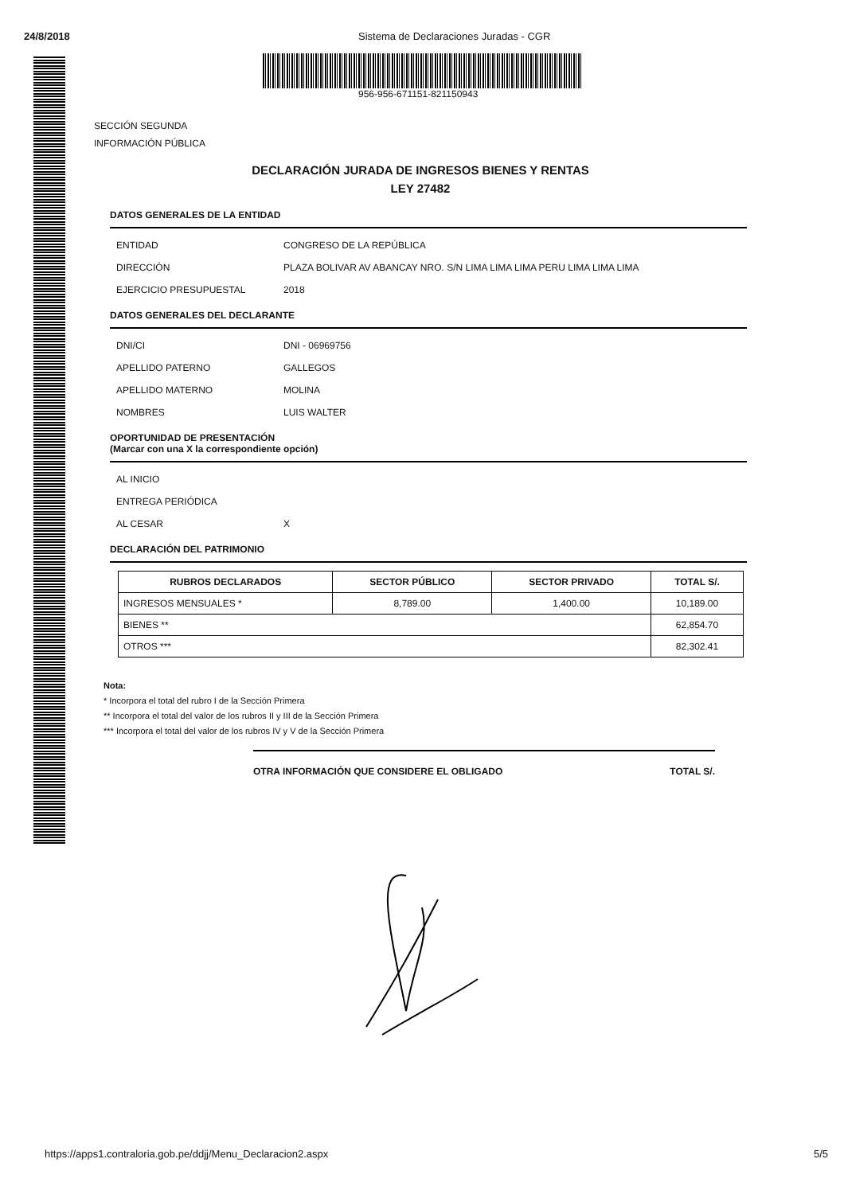24/8/2018 Sistema de Declaraciones Juradas - CGR
956-956-671151-821150943
SECCIÓN SEGUNDA
INFORMACIÓN PÚBLICA
DECLARACIÓN JURADA DE INGRESOS BIENES Y RENTAS
LEY 27482
DATOS GENERALES DE LA ENTIDAD
ENTIDAD CONGRESO DE LA REPÚBLICA
DIRECCIÓN PLAZA BOLIVAR AV ABANCAY NRO. S/N LIMA LIMA LIMA PERU LIMA LIMA LIMA
EJERCICIO PRESUPUESTAL 2018
DATOS GENERALES DEL DECLARANTE
DNI/CI DNI - 06969756
APELLIDO PATERNO GALLEGOS
APELLIDO MATERNO MOLINA
NOMBRES LUIS WALTER
OPORTUNIDAD DE PRESENTACIÓN
(Marcar con una X la correspondiente opción)
AL INICIO
ENTREGA PERIÓDICA
AL CESAR X
DECLARACIÓN DEL PATRIMONIO
| RUBROS DECLARADOS | SECTOR PÚBLICO | SECTOR PRIVADO | TOTAL S/. |
| --- | --- | --- | --- |
| INGRESOS MENSUALES * | 8,789.00 | 1,400.00 | 10,189.00 |
| BIENES ** | | | 62,854.70 |
| OTROS *** | | | 82,302.41 |
Nota:
* Incorpora el total del rubro I de la Sección Primera
** Incorpora el total del valor de los rubros II y III de la Sección Primera
*** Incorpora el total del valor de los rubros IV y V de la Sección Primera
OTRA INFORMACIÓN QUE CONSIDERE EL OBLIGADO TOTAL S/.
https://apps1.contraloria.gob.pe/ddjj/Menu_Declaracion2.aspx 5/5